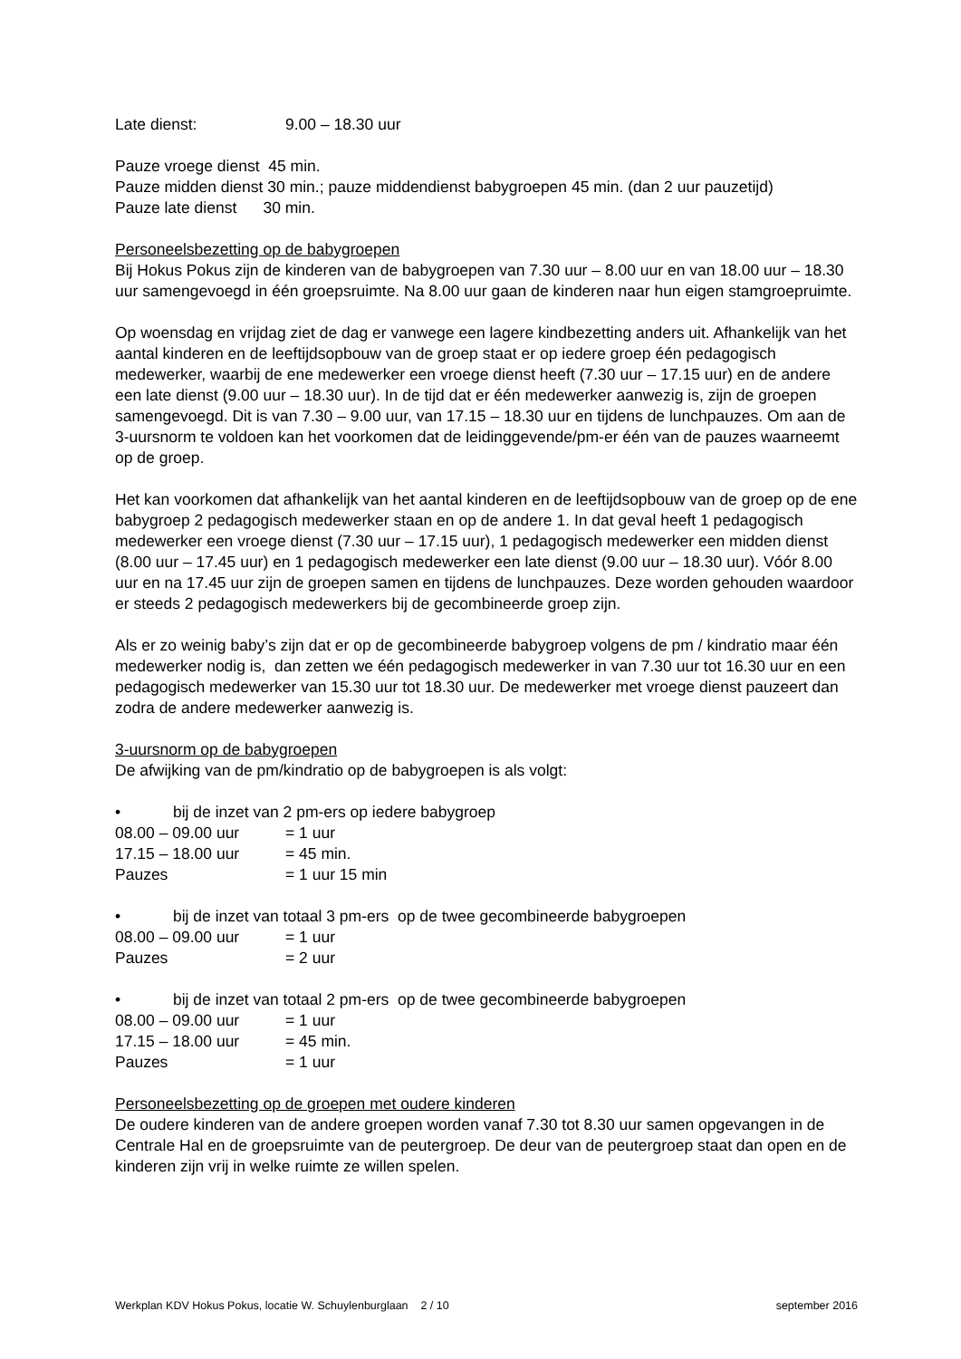Late dienst: 9.00 – 18.30 uur
Pauze vroege dienst 45 min.
Pauze midden dienst 30 min.; pauze middendienst babygroepen 45 min. (dan 2 uur pauzetijd)
Pauze late dienst 30 min.
Personeelsbezetting op de babygroepen
Bij Hokus Pokus zijn de kinderen van de babygroepen van 7.30 uur – 8.00 uur en van 18.00 uur – 18.30 uur samengevoegd in één groepsruimte. Na 8.00 uur gaan de kinderen naar hun eigen stamgroepruimte.
Op woensdag en vrijdag ziet de dag er vanwege een lagere kindbezetting anders uit. Afhankelijk van het aantal kinderen en de leeftijdsopbouw van de groep staat er op iedere groep één pedagogisch medewerker, waarbij de ene medewerker een vroege dienst heeft (7.30 uur – 17.15 uur) en de andere een late dienst (9.00 uur – 18.30 uur). In de tijd dat er één medewerker aanwezig is, zijn de groepen samengevoegd. Dit is van 7.30 – 9.00 uur, van 17.15 – 18.30 uur en tijdens de lunchpauzes. Om aan de 3-uursnorm te voldoen kan het voorkomen dat de leidinggevende/pm-er één van de pauzes waarneemt op de groep.
Het kan voorkomen dat afhankelijk van het aantal kinderen en de leeftijdsopbouw van de groep op de ene babygroep 2 pedagogisch medewerker staan en op de andere 1. In dat geval heeft 1 pedagogisch medewerker een vroege dienst (7.30 uur – 17.15 uur), 1 pedagogisch medewerker een midden dienst (8.00 uur – 17.45 uur) en 1 pedagogisch medewerker een late dienst (9.00 uur – 18.30 uur). Vóór 8.00 uur en na 17.45 uur zijn de groepen samen en tijdens de lunchpauzes. Deze worden gehouden waardoor er steeds 2 pedagogisch medewerkers bij de gecombineerde groep zijn.
Als er zo weinig baby’s zijn dat er op de gecombineerde babygroep volgens de pm / kindratio maar één medewerker nodig is, dan zetten we één pedagogisch medewerker in van 7.30 uur tot 16.30 uur en een pedagogisch medewerker van 15.30 uur tot 18.30 uur. De medewerker met vroege dienst pauzeert dan zodra de andere medewerker aanwezig is.
3-uursnorm op de babygroepen
De afwijking van de pm/kindratio op de babygroepen is als volgt:
• bij de inzet van 2 pm-ers op iedere babygroep
08.00 – 09.00 uur = 1 uur
17.15 – 18.00 uur = 45 min.
Pauzes = 1 uur 15 min
• bij de inzet van totaal 3 pm-ers op de twee gecombineerde babygroepen
08.00 – 09.00 uur = 1 uur
Pauzes = 2 uur
• bij de inzet van totaal 2 pm-ers op de twee gecombineerde babygroepen
08.00 – 09.00 uur = 1 uur
17.15 – 18.00 uur = 45 min.
Pauzes = 1 uur
Personeelsbezetting op de groepen met oudere kinderen
De oudere kinderen van de andere groepen worden vanaf 7.30 tot 8.30 uur samen opgevangen in de Centrale Hal en de groepsruimte van de peutergroep. De deur van de peutergroep staat dan open en de kinderen zijn vrij in welke ruimte ze willen spelen.
Werkplan KDV Hokus Pokus, locatie W. Schuylenburglaan 2 / 10 september 2016